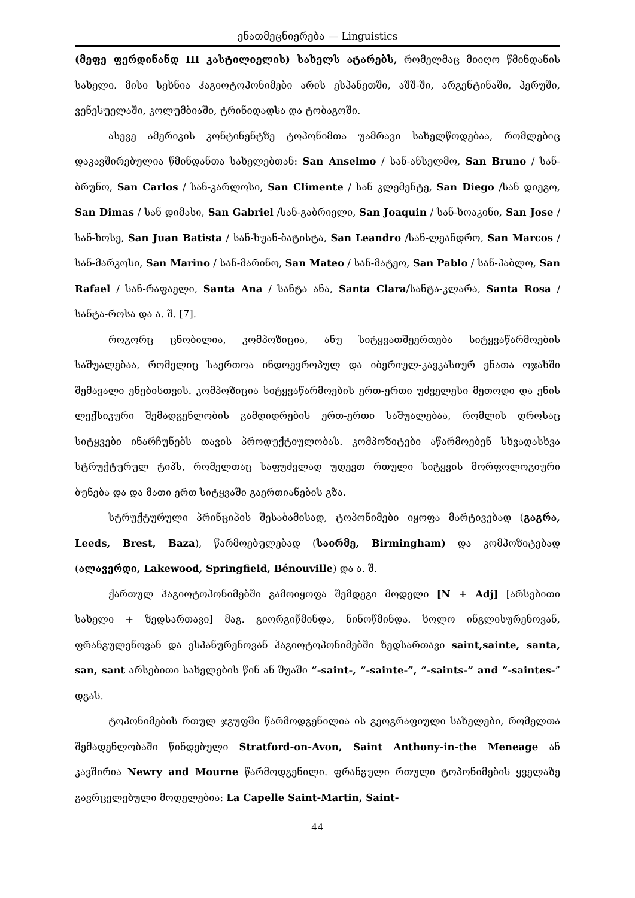ენათმეცნიერება — Linguistics
(მეფე ფერდინანდ III კასტილიელის) სახელს ატარებს, რომელმაც მიიღო წმინდანის სახელი. მისი სეხნია ჰაგიოტოპონიმები არის ესპანეთში, აშშ-ში, არგენტინაში, პერუში, ვენესუელაში, კოლუმბიაში, ტრინიდადსა და ტობაგოში.
ასევე ამერიკის კონტინენტზე ტოპონიმთა უამრავი სახელწოდებაა, რომლებიც დაკავშირებულია წმინდანთა სახელებთან: San Anselmo / სან-ანსელმო, San Bruno / სან-ბრუნო, San Carlos / სან-კარლოსი, San Climente / სან კლემენტე, San Diego /სან დიეგო, San Dimas / სან დიმასი, San Gabriel /სან-გაბრიელი, San Joaquin / სან-ხოაკინი, San Jose / სან-ხოსე, San Juan Batista / სან-ხუან-ბატისტა, San Leandro /სან-ლეანდრო, San Marcos /სან-მარკოსი, San Marino / სან-მარინო, San Mateo / სან-მატეო, San Pablo / სან-პაბლო, San Rafael / სან-რაფაელი, Santa Ana / სანტა ანა, Santa Clara/სანტა-კლარა, Santa Rosa / სანტა-როსა და ა. შ. [7].
როგორც ცნობილია, კომპოზიცია, ანუ სიტყვათშეერთება სიტყვაწარმოების საშუალებაა, რომელიც საერთოა ინდოევროპულ და იბერიულ-კავკასიურ ენათა ოჯახში შემავალი ენებისთვის. კომპოზიცია სიტყვაწარმოების ერთ-ერთი უძველესი მეთოდი და ენის ლექსიკური შემადგენლობის გამდიდრების ერთ-ერთი საშუალებაა, რომლის დროსაც სიტყვები ინარჩუნებს თავის პროდუქტიულობას. კომპოზიტები აწარმოებენ სხვადასხვა სტრუქტურულ ტიპს, რომელთაც საფუძვლად უდევთ რთული სიტყვის მორფოლოგიური ბუნება და და მათი ერთ სიტყვაში გაერთიანების გზა.
სტრუქტურული პრინციპის შესაბამისად, ტოპონიმები იყოფა მარტივებად (გაგრა, Leeds, Brest, Baza), წარმოებულებად (საირმე, Birmingham) და კომპოზიტებად (ალავერდი, Lakewood, Springfield, Bénouville) და ა. შ.
ქართულ ჰაგიოტოპონიმებში გამოიყოფა შემდეგი მოდელი [N + Adj] [არსებითი სახელი + ზედსართავი] მაგ. გიორგიწმინდა, ნინოწმინდა. ხოლო ინგლისურენოვან, ფრანგულენოვან და ესპანურენოვან ჰაგიოტოპონიმებში ზედსართავი saint,sainte, santa, san, sant არსებითი სახელების წინ ან შუაში “-saint-, “-sainte-”, “-saints-” and “-saintes-” დგას.
ტოპონიმების რთულ ჯგუფში წარმოდგენილია ის გეოგრაფიული სახელები, რომელთა შემადენლობაში წინდებული Stratford-on-Avon, Saint Anthony-in-the Meneage ან კავშირია Newry and Mourne წარმოდგენილი. ფრანგული რთული ტოპონიმების ყველაზე გავრცელებული მოდელებია: La Capelle Saint-Martin, Saint-
44